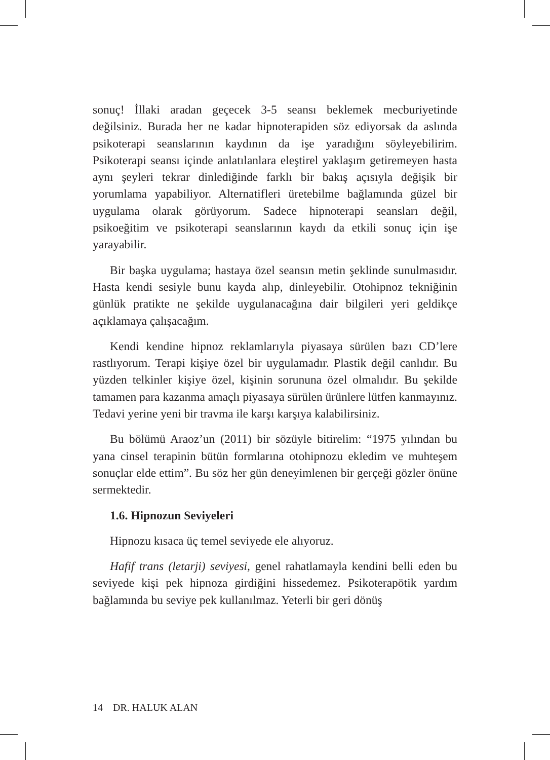sonuç! İllaki aradan geçecek 3-5 seansı beklemek mecburiyetinde değilsiniz. Burada her ne kadar hipnoterapiden söz ediyorsak da aslında psikoterapi seanslarının kaydının da işe yaradığını söyleyebilirim. Psikoterapi seansı içinde anlatılanlara eleştirel yaklaşım getiremeyen hasta aynı şeyleri tekrar dinlediğinde farklı bir bakış açısıyla değişik bir yorumlama yapabiliyor. Alternatifleri üretebilme bağlamında güzel bir uygulama olarak görüyorum. Sadece hipnoterapi seansları değil, psikoeğitim ve psikoterapi seanslarının kaydı da etkili sonuç için işe yarayabilir.
Bir başka uygulama; hastaya özel seansın metin şeklinde sunulmasıdır. Hasta kendi sesiyle bunu kayda alıp, dinleyebilir. Otohipnoz tekniğinin günlük pratikte ne şekilde uygulanacağına dair bilgileri yeri geldikçe açıklamaya çalışacağım.
Kendi kendine hipnoz reklamlarıyla piyasaya sürülen bazı CD’lere rastlıyorum. Terapi kişiye özel bir uygulamadır. Plastik değil canlıdır. Bu yüzden telkinler kişiye özel, kişinin sorununa özel olmalıdır. Bu şekilde tamamen para kazanma amaçlı piyasaya sürülen ürünlere lütfen kanmayınız. Tedavi yerine yeni bir travma ile karşı karşıya kalabilirsiniz.
Bu bölümü Araoz’un (2011) bir sözüyle bitirelim: “1975 yılından bu yana cinsel terapinin bütün formlarına otohipnozu ekledim ve muhteşem sonuçlar elde ettim”. Bu söz her gün deneyimlenen bir gerçeği gözler önüne sermektedir.
1.6. Hipnozun Seviyeleri
Hipnozu kısaca üç temel seviyede ele alıyoruz.
Hafif trans (letarji) seviyesi, genel rahatlamayla kendini belli eden bu seviyede kişi pek hipnoza girdiğini hissedemez. Psikoterapötik yardım bağlamında bu seviye pek kullanılmaz. Yeterli bir geri dönüş
14 DR. HALUK ALAN